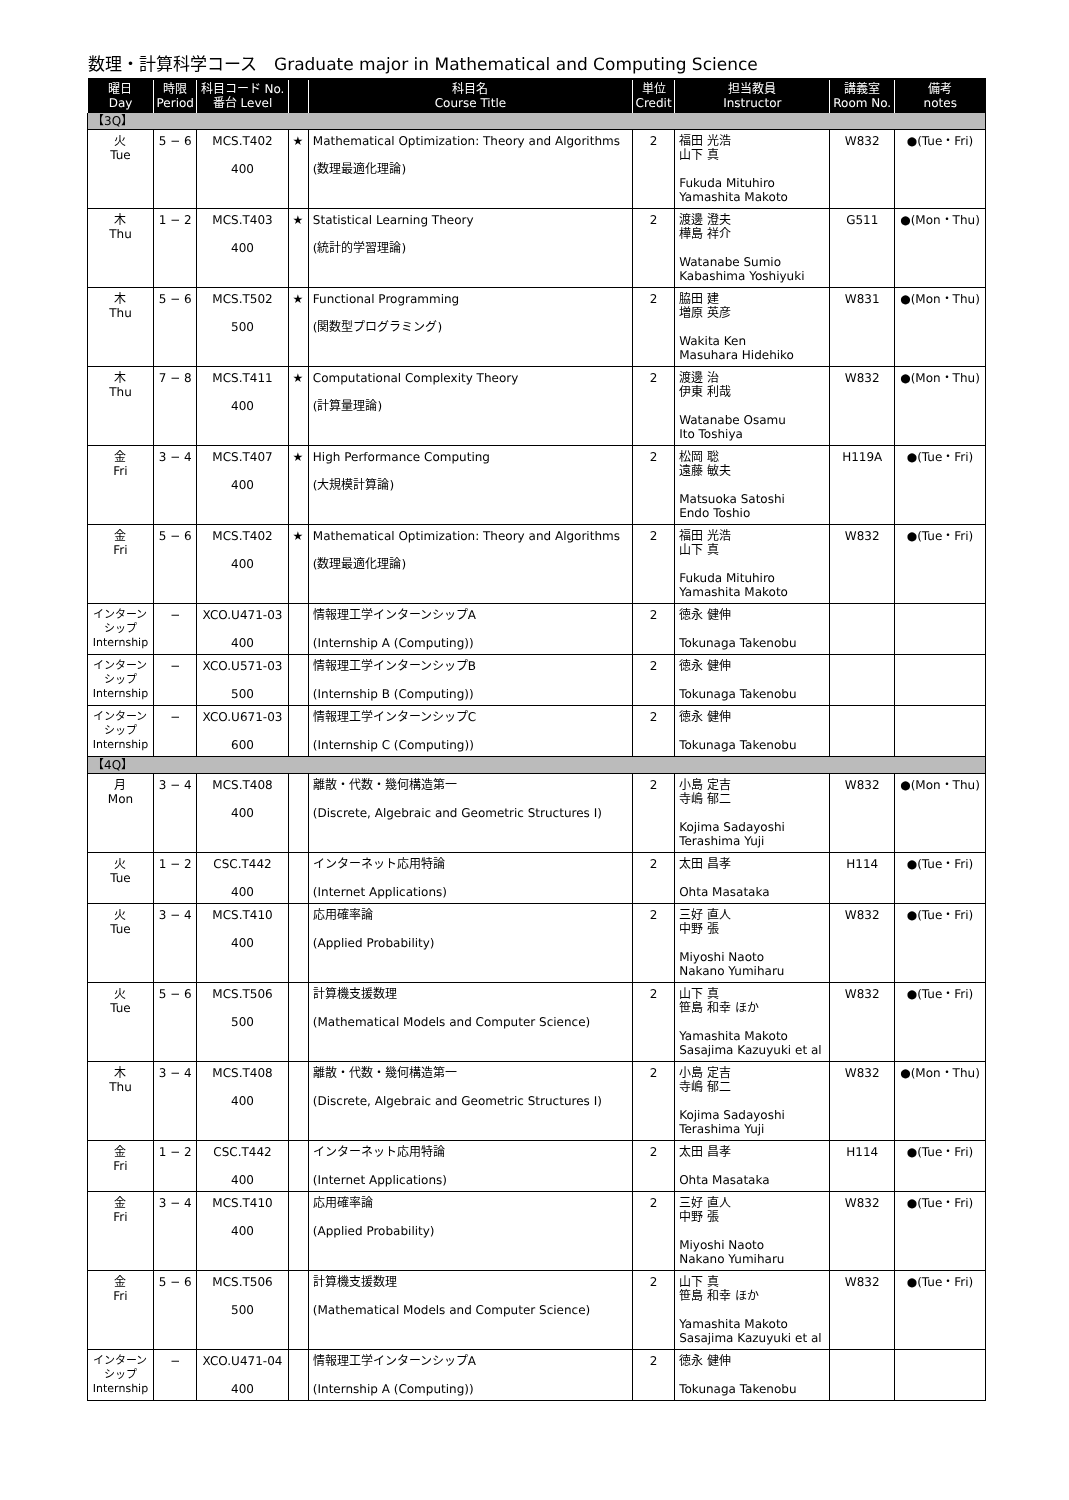数理・計算科学コース　Graduate major in Mathematical and Computing Science
| 曜日 Day | 時限 Period | 科目コード No. 番台 Level | | 科目名 Course Title | 単位 Credit | 担当教員 Instructor | 講義室 Room No. | 備考 notes |
| --- | --- | --- | --- | --- | --- | --- | --- | --- |
| 【3Q】 | | | | | | | | |
| 火 Tue | 5 − 6 | MCS.T402 400 | ★ | Mathematical Optimization: Theory and Algorithms (数理最適化理論) | 2 | 福田 光浩 山下 真 Fukuda Mituhiro Yamashita Makoto | W832 | ●(Tue・Fri) |
| 木 Thu | 1 − 2 | MCS.T403 400 | ★ | Statistical Learning Theory (統計的学習理論) | 2 | 渡邊 澄夫 樺島 祥介 Watanabe Sumio Kabashima Yoshiyuki | G511 | ●(Mon・Thu) |
| 木 Thu | 5 − 6 | MCS.T502 500 | ★ | Functional Programming (関数型プログラミング) | 2 | 脇田 建 増原 英彦 Wakita Ken Masuhara Hidehiko | W831 | ●(Mon・Thu) |
| 木 Thu | 7 − 8 | MCS.T411 400 | ★ | Computational Complexity Theory (計算量理論) | 2 | 渡邊 治 伊東 利哉 Watanabe Osamu Ito Toshiya | W832 | ●(Mon・Thu) |
| 金 Fri | 3 − 4 | MCS.T407 400 | ★ | High Performance Computing (大規模計算論) | 2 | 松岡 聡 遠藤 敏夫 Matsuoka Satoshi Endo Toshio | H119A | ●(Tue・Fri) |
| 金 Fri | 5 − 6 | MCS.T402 400 | ★ | Mathematical Optimization: Theory and Algorithms (数理最適化理論) | 2 | 福田 光浩 山下 真 Fukuda Mituhiro Yamashita Makoto | W832 | ●(Tue・Fri) |
| インターン シップ Internship | − | XCO.U471-03 400 | | 情報理工学インターンシップA (Internship A (Computing)) | 2 | 徳永 健伸 Tokunaga Takenobu | | |
| インターン シップ Internship | − | XCO.U571-03 500 | | 情報理工学インターンシップB (Internship B (Computing)) | 2 | 徳永 健伸 Tokunaga Takenobu | | |
| インターン シップ Internship | − | XCO.U671-03 600 | | 情報理工学インターンシップC (Internship C (Computing)) | 2 | 徳永 健伸 Tokunaga Takenobu | | |
| 【4Q】 | | | | | | | | |
| 月 Mon | 3 − 4 | MCS.T408 400 | | 離散・代数・幾何構造第一 (Discrete, Algebraic and Geometric Structures I) | 2 | 小島 定吉 寺嶋 郁二 Kojima Sadayoshi Terashima Yuji | W832 | ●(Mon・Thu) |
| 火 Tue | 1 − 2 | CSC.T442 400 | | インターネット応用特論 (Internet Applications) | 2 | 太田 昌孝 Ohta Masataka | H114 | ●(Tue・Fri) |
| 火 Tue | 3 − 4 | MCS.T410 400 | | 応用確率論 (Applied Probability) | 2 | 三好 直人 中野 張 Miyoshi Naoto Nakano Yumiharu | W832 | ●(Tue・Fri) |
| 火 Tue | 5 − 6 | MCS.T506 500 | | 計算機支援数理 (Mathematical Models and Computer Science) | 2 | 山下 真 笹島 和幸 ほか Yamashita Makoto Sasajima Kazuyuki et al | W832 | ●(Tue・Fri) |
| 木 Thu | 3 − 4 | MCS.T408 400 | | 離散・代数・幾何構造第一 (Discrete, Algebraic and Geometric Structures I) | 2 | 小島 定吉 寺嶋 郁二 Kojima Sadayoshi Terashima Yuji | W832 | ●(Mon・Thu) |
| 金 Fri | 1 − 2 | CSC.T442 400 | | インターネット応用特論 (Internet Applications) | 2 | 太田 昌孝 Ohta Masataka | H114 | ●(Tue・Fri) |
| 金 Fri | 3 − 4 | MCS.T410 400 | | 応用確率論 (Applied Probability) | 2 | 三好 直人 中野 張 Miyoshi Naoto Nakano Yumiharu | W832 | ●(Tue・Fri) |
| 金 Fri | 5 − 6 | MCS.T506 500 | | 計算機支援数理 (Mathematical Models and Computer Science) | 2 | 山下 真 笹島 和幸 ほか Yamashita Makoto Sasajima Kazuyuki et al | W832 | ●(Tue・Fri) |
| インターン シップ Internship | − | XCO.U471-04 400 | | 情報理工学インターンシップA (Internship A (Computing)) | 2 | 徳永 健伸 Tokunaga Takenobu | | |